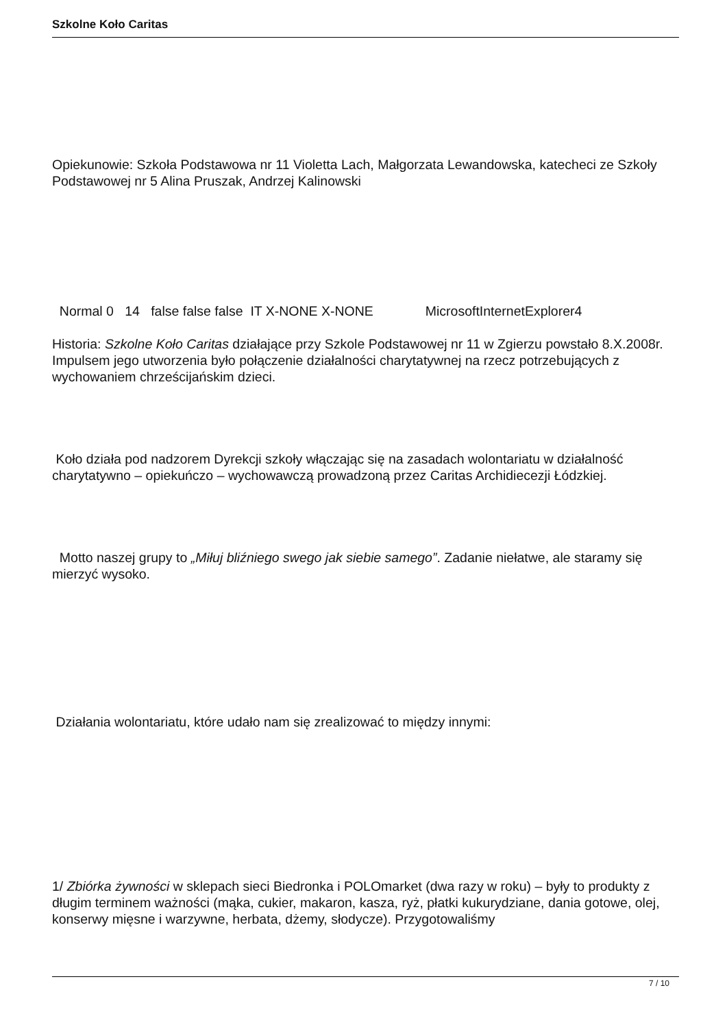Szkolne Koło Caritas
Opiekunowie: Szkoła Podstawowa nr 11 Violetta Lach, Małgorzata Lewandowska, katecheci ze Szkoły Podstawowej nr 5 Alina Pruszak, Andrzej Kalinowski
Normal 0 14 false false false IT X-NONE X-NONE MicrosoftInternetExplorer4
Historia: Szkolne Koło Caritas działające przy Szkole Podstawowej nr 11 w Zgierzu powstało 8.X.2008r. Impulsem jego utworzenia było połączenie działalności charytatywnej na rzecz potrzebujących z wychowaniem chrześcijańskim dzieci.
Koło działa pod nadzorem Dyrekcji szkoły włączając się na zasadach wolontariatu w działalność charytatywno – opiekuńczo – wychowawczą prowadzoną przez Caritas Archidiecezji Łódzkiej.
Motto naszej grupy to „Miłuj bliźniego swego jak siebie samego”. Zadanie niełatwe, ale staramy się mierzyć wysoko.
Działania wolontariatu, które udało nam się zrealizować to między innymi:
1/ Zbiórka żywności w sklepach sieci Biedronka i POLOmarket (dwa razy w roku) – były to produkty z długim terminem ważności (mąka, cukier, makaron, kasza, ryż, płatki kukurydziane, dania gotowe, olej, konserwy mięsne i warzywne, herbata, dżemy, słodycze). Przygotowaliśmy
7 / 10